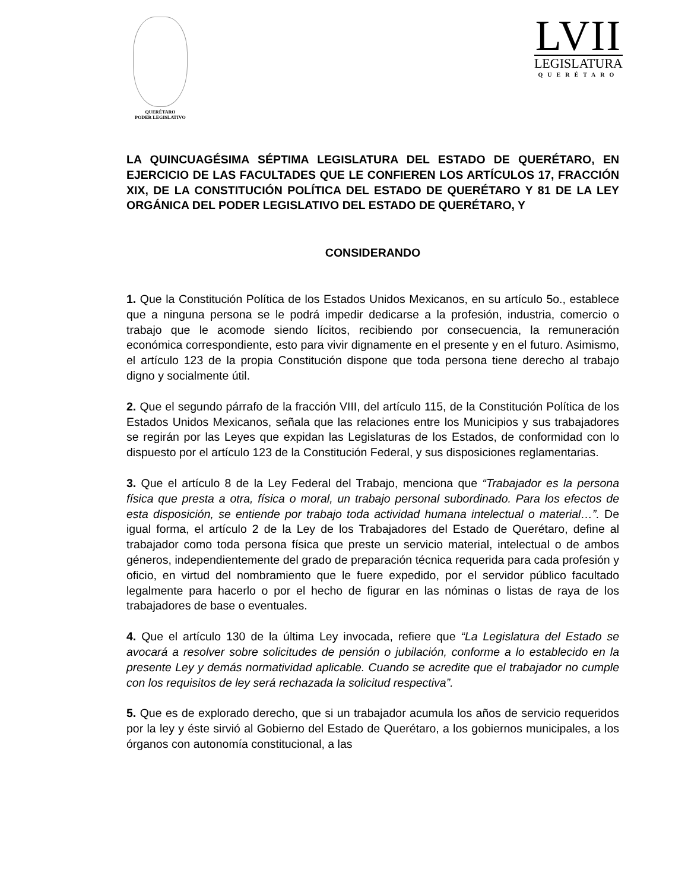QUERÉTARO
PODER LEGISLATIVO
LVII
LEGISLATURA
QUERÉTARO
LA QUINCUAGÉSIMA SÉPTIMA LEGISLATURA DEL ESTADO DE QUERÉTARO, EN EJERCICIO DE LAS FACULTADES QUE LE CONFIEREN LOS ARTÍCULOS 17, FRACCIÓN XIX, DE LA CONSTITUCIÓN POLÍTICA DEL ESTADO DE QUERÉTARO Y 81 DE LA LEY ORGÁNICA DEL PODER LEGISLATIVO DEL ESTADO DE QUERÉTARO, Y
CONSIDERANDO
1. Que la Constitución Política de los Estados Unidos Mexicanos, en su artículo 5o., establece que a ninguna persona se le podrá impedir dedicarse a la profesión, industria, comercio o trabajo que le acomode siendo lícitos, recibiendo por consecuencia, la remuneración económica correspondiente, esto para vivir dignamente en el presente y en el futuro. Asimismo, el artículo 123 de la propia Constitución dispone que toda persona tiene derecho al trabajo digno y socialmente útil.
2. Que el segundo párrafo de la fracción VIII, del artículo 115, de la Constitución Política de los Estados Unidos Mexicanos, señala que las relaciones entre los Municipios y sus trabajadores se regirán por las Leyes que expidan las Legislaturas de los Estados, de conformidad con lo dispuesto por el artículo 123 de la Constitución Federal, y sus disposiciones reglamentarias.
3. Que el artículo 8 de la Ley Federal del Trabajo, menciona que “Trabajador es la persona física que presta a otra, física o moral, un trabajo personal subordinado. Para los efectos de esta disposición, se entiende por trabajo toda actividad humana intelectual o material…”. De igual forma, el artículo 2 de la Ley de los Trabajadores del Estado de Querétaro, define al trabajador como toda persona física que preste un servicio material, intelectual o de ambos géneros, independientemente del grado de preparación técnica requerida para cada profesión y oficio, en virtud del nombramiento que le fuere expedido, por el servidor público facultado legalmente para hacerlo o por el hecho de figurar en las nóminas o listas de raya de los trabajadores de base o eventuales.
4. Que el artículo 130 de la última Ley invocada, refiere que “La Legislatura del Estado se avocará a resolver sobre solicitudes de pensión o jubilación, conforme a lo establecido en la presente Ley y demás normatividad aplicable. Cuando se acredite que el trabajador no cumple con los requisitos de ley será rechazada la solicitud respectiva”.
5. Que es de explorado derecho, que si un trabajador acumula los años de servicio requeridos por la ley y éste sirvió al Gobierno del Estado de Querétaro, a los gobiernos municipales, a los órganos con autonomía constitucional, a las